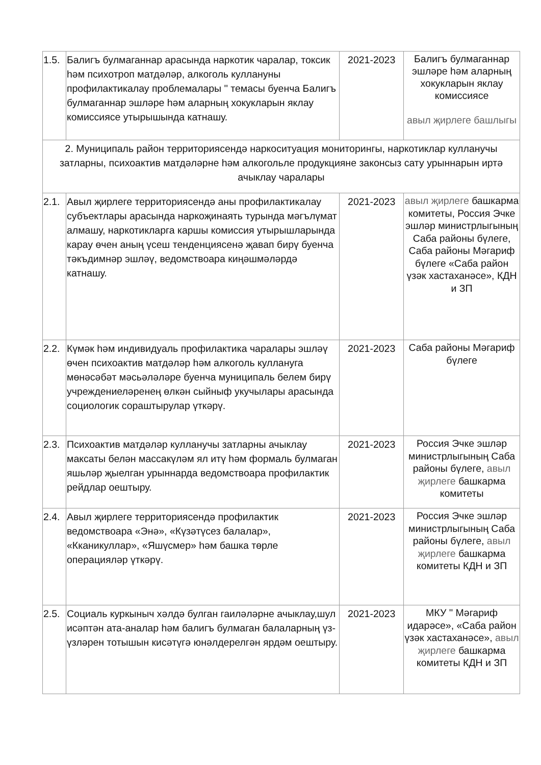| 1.5. | Балигъ булмаганнар арасында наркотик чаралар, токсик һәм психотроп матдәләр, алкоголь куллануны профилактикалау проблемалары '' темасы буенча Балигъ булмаганнар эшләре һәм аларның хокукларын яклау комиссиясе утырышында катнашу. | 2021-2023 | Балигъ булмаганнар эшләре һәм аларның хокукларын яклау комиссиясе авыл җирлеге башлыгы |
| 2. Муниципаль район территориясендә наркоситуация мониторингы, наркотиклар кулланучы затларны, психоактив матдәләрне һәм алкогольле продукцияне законсыз сату урыннарын иртә ачыклау чаралары | | | |
| 2.1. | Авыл җирлеге территориясендә аны профилактикалау субъектлары арасында наркоҗинаять турында мәгълүмат алмашу, наркотикларга каршы комиссия утырышларында карау өчен аның үсеш тенденциясенә җавап бирү буенча тәкъдимнәр эшләү, ведомствоара киңәшмәләрдә катнашу. | 2021-2023 | авыл җирлеге башкарма комитеты, Россия Эчке эшләр министрлыгының Саба районы бүлеге, Саба районы Мәгариф бүлеге «Саба район үзәк хастаханәсе», КДН и ЗП |
| 2.2. | Күмәк һәм индивидуаль профилактика чаралары эшләү өчен психоактив матдәләр һәм алкоголь куллануга мөнәсәбәт мәсьәләләре буенча муниципаль белем бирү учреждениеләренең өлкән сыйныф укучылары арасында социологик сораштырулар үткәрү. | 2021-2023 | Саба районы Мәгариф бүлеге |
| 2.3. | Психоактив матдәләр кулланучы затларны ачыклау максаты белән массакүләм ял итү һәм формаль булмаган яшьләр җыелган урыннарда ведомствоара профилактик рейдлар оештыру. | 2021-2023 | Россия Эчке эшләр министрлыгының Саба районы бүлеге, авыл җирлеге башкарма комитеты |
| 2.4. | Авыл җирлеге территориясендә профилактик ведомствоара «Энә», «Күзәтүсез балалар», «Кканикуллар», «Яшүсмер» һәм башка төрле операцияләр үткәрү. | 2021-2023 | Россия Эчке эшләр министрлыгының Саба районы бүлеге, авыл җирлеге башкарма комитеты КДН и ЗП |
| 2.5. | Социаль куркыныч хәлдә булган гаиләләрне ачыклау,шул исәптән ата-аналар һәм балигъ булмаган балаларның үз-үзләрен тотышын кисәтүгә юнәлдерелгән ярдәм оештыру. | 2021-2023 | МКУ '' Мәгариф идарәсе», «Саба район үзәк хастаханәсе», авыл җирлеге башкарма комитеты КДН и ЗП |